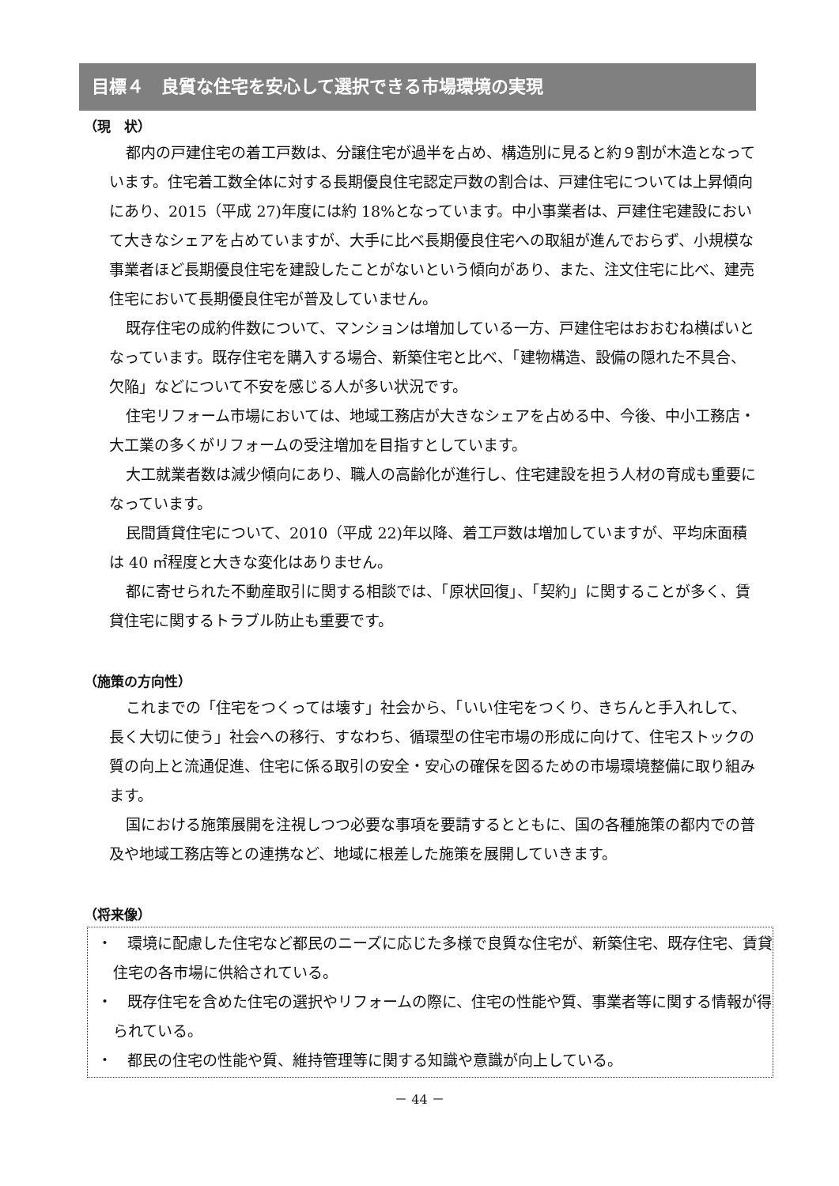目標４　良質な住宅を安心して選択できる市場環境の実現
（現　状）
都内の戸建住宅の着工戸数は、分譲住宅が過半を占め、構造別に見ると約９割が木造となっています。住宅着工数全体に対する長期優良住宅認定戸数の割合は、戸建住宅については上昇傾向にあり、2015（平成 27)年度には約 18%となっています。中小事業者は、戸建住宅建設において大きなシェアを占めていますが、大手に比べ長期優良住宅への取組が進んでおらず、小規模な事業者ほど長期優良住宅を建設したことがないという傾向があり、また、注文住宅に比べ、建売住宅において長期優良住宅が普及していません。
既存住宅の成約件数について、マンションは増加している一方、戸建住宅はおおむね横ばいとなっています。既存住宅を購入する場合、新築住宅と比べ、「建物構造、設備の隠れた不具合、欠陥」などについて不安を感じる人が多い状況です。
住宅リフォーム市場においては、地域工務店が大きなシェアを占める中、今後、中小工務店・大工業の多くがリフォームの受注増加を目指すとしています。
大工就業者数は減少傾向にあり、職人の高齢化が進行し、住宅建設を担う人材の育成も重要になっています。
民間賃貸住宅について、2010（平成 22)年以降、着工戸数は増加していますが、平均床面積は 40 ㎡程度と大きな変化はありません。
都に寄せられた不動産取引に関する相談では、「原状回復」、「契約」に関することが多く、賃貸住宅に関するトラブル防止も重要です。
（施策の方向性）
これまでの「住宅をつくっては壊す」社会から、「いい住宅をつくり、きちんと手入れして、長く大切に使う」社会への移行、すなわち、循環型の住宅市場の形成に向けて、住宅ストックの質の向上と流通促進、住宅に係る取引の安全・安心の確保を図るための市場環境整備に取り組みます。
国における施策展開を注視しつつ必要な事項を要請するとともに、国の各種施策の都内での普及や地域工務店等との連携など、地域に根差した施策を展開していきます。
（将来像）
・　環境に配慮した住宅など都民のニーズに応じた多様で良質な住宅が、新築住宅、既存住宅、賃貸住宅の各市場に供給されている。
・　既存住宅を含めた住宅の選択やリフォームの際に、住宅の性能や質、事業者等に関する情報が得られている。
・　都民の住宅の性能や質、維持管理等に関する知識や意識が向上している。
－ 44 －